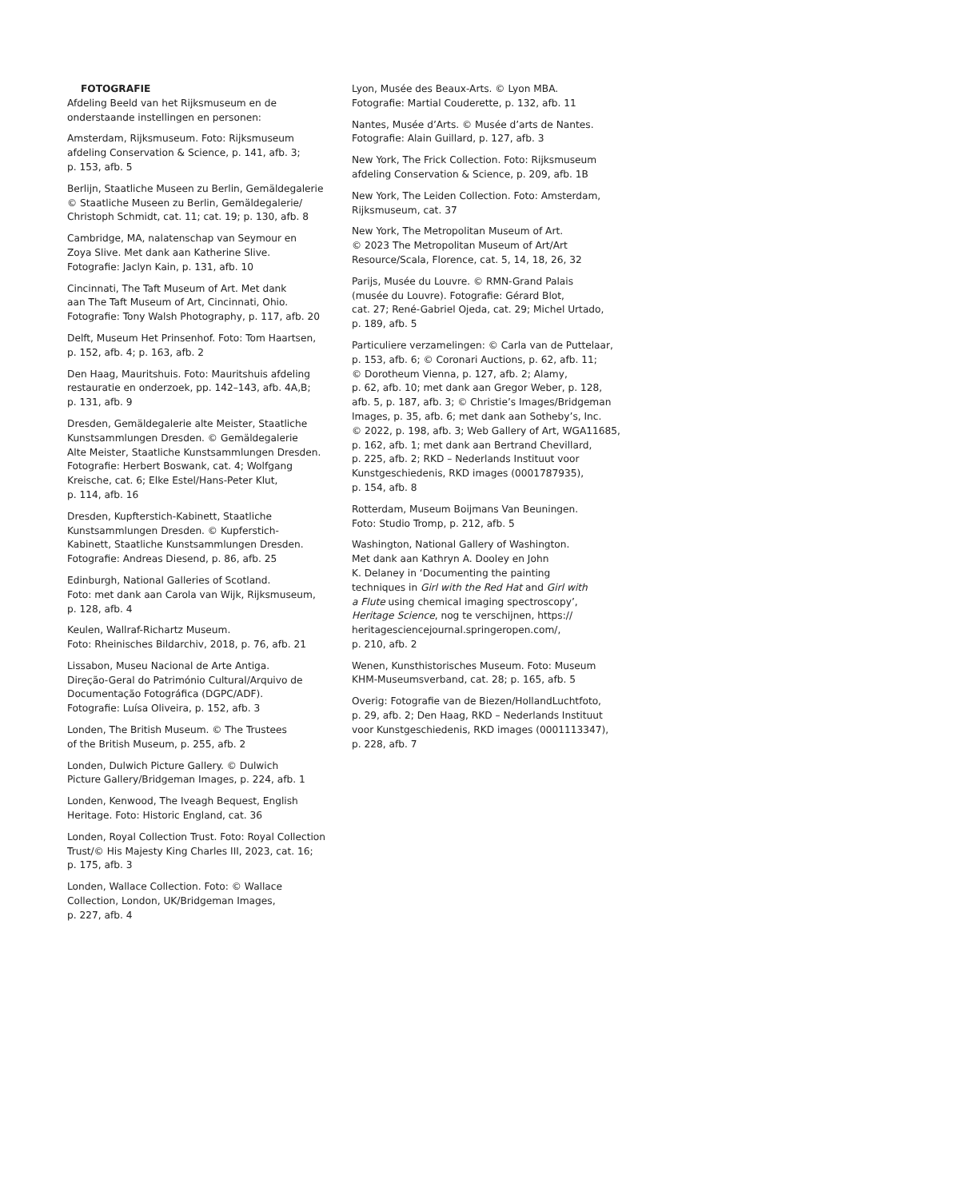FOTOGRAFIE
Afdeling Beeld van het Rijksmuseum en de
onderstaande instellingen en personen:
Amsterdam, Rijksmuseum. Foto: Rijksmuseum
afdeling Conservation & Science, p. 141, afb. 3;
p. 153, afb. 5
Berlijn, Staatliche Museen zu Berlin, Gemäldegalerie
© Staatliche Museen zu Berlin, Gemäldegalerie/
Christoph Schmidt, cat. 11; cat. 19; p. 130, afb. 8
Cambridge, MA, nalatenschap van Seymour en
Zoya Slive. Met dank aan Katherine Slive.
Fotografie: Jaclyn Kain, p. 131, afb. 10
Cincinnati, The Taft Museum of Art. Met dank
aan The Taft Museum of Art, Cincinnati, Ohio.
Fotografie: Tony Walsh Photography, p. 117, afb. 20
Delft, Museum Het Prinsenhof. Foto: Tom Haartsen,
p. 152, afb. 4; p. 163, afb. 2
Den Haag, Mauritshuis. Foto: Mauritshuis afdeling
restauratie en onderzoek, pp. 142–143, afb. 4A,B;
p. 131, afb. 9
Dresden, Gemäldegalerie alte Meister, Staatliche
Kunstsammlungen Dresden. © Gemäldegalerie
Alte Meister, Staatliche Kunstsammlungen Dresden.
Fotografie: Herbert Boswank, cat. 4; Wolfgang
Kreische, cat. 6; Elke Estel/Hans-Peter Klut,
p. 114, afb. 16
Dresden, Kupfterstich-Kabinett, Staatliche
Kunstsammlungen Dresden. © Kupferstich-
Kabinett, Staatliche Kunstsammlungen Dresden.
Fotografie: Andreas Diesend, p. 86, afb. 25
Edinburgh, National Galleries of Scotland.
Foto: met dank aan Carola van Wijk, Rijksmuseum,
p. 128, afb. 4
Keulen, Wallraf-Richartz Museum.
Foto: Rheinisches Bildarchiv, 2018, p. 76, afb. 21
Lissabon, Museu Nacional de Arte Antiga.
Direção-Geral do Património Cultural/Arquivo de
Documentação Fotográfica (DGPC/ADF).
Fotografie: Luísa Oliveira, p. 152, afb. 3
Londen, The British Museum. © The Trustees
of the British Museum, p. 255, afb. 2
Londen, Dulwich Picture Gallery. © Dulwich
Picture Gallery/Bridgeman Images, p. 224, afb. 1
Londen, Kenwood, The Iveagh Bequest, English
Heritage. Foto: Historic England, cat. 36
Londen, Royal Collection Trust. Foto: Royal Collection
Trust/© His Majesty King Charles III, 2023, cat. 16;
p. 175, afb. 3
Londen, Wallace Collection. Foto: © Wallace
Collection, London, UK/Bridgeman Images,
p. 227, afb. 4
Lyon, Musée des Beaux-Arts. © Lyon MBA.
Fotografie: Martial Couderette, p. 132, afb. 11
Nantes, Musée d’Arts. © Musée d’arts de Nantes.
Fotografie: Alain Guillard, p. 127, afb. 3
New York, The Frick Collection. Foto: Rijksmuseum
afdeling Conservation & Science, p. 209, afb. 1B
New York, The Leiden Collection. Foto: Amsterdam,
Rijksmuseum, cat. 37
New York, The Metropolitan Museum of Art.
© 2023 The Metropolitan Museum of Art/Art
Resource/Scala, Florence, cat. 5, 14, 18, 26, 32
Parijs, Musée du Louvre. © RMN-Grand Palais
(musée du Louvre). Fotografie: Gérard Blot,
cat. 27; René-Gabriel Ojeda, cat. 29; Michel Urtado,
p. 189, afb. 5
Particuliere verzamelingen: © Carla van de Puttelaar,
p. 153, afb. 6; © Coronari Auctions, p. 62, afb. 11;
© Dorotheum Vienna, p. 127, afb. 2; Alamy,
p. 62, afb. 10; met dank aan Gregor Weber, p. 128,
afb. 5, p. 187, afb. 3; © Christie’s Images/Bridgeman
Images, p. 35, afb. 6; met dank aan Sotheby’s, Inc.
© 2022, p. 198, afb. 3; Web Gallery of Art, WGA11685,
p. 162, afb. 1; met dank aan Bertrand Chevillard,
p. 225, afb. 2; RKD – Nederlands Instituut voor
Kunstgeschiedenis, RKD images (0001787935),
p. 154, afb. 8
Rotterdam, Museum Boijmans Van Beuningen.
Foto: Studio Tromp, p. 212, afb. 5
Washington, National Gallery of Washington.
Met dank aan Kathryn A. Dooley en John
K. Delaney in ‘Documenting the painting
techniques in Girl with the Red Hat and Girl with
a Flute using chemical imaging spectroscopy’,
Heritage Science, nog te verschijnen, https://
heritagesciencejournal.springeropen.com/,
p. 210, afb. 2
Wenen, Kunsthistorisches Museum. Foto: Museum
KHM-Museumsverband, cat. 28; p. 165, afb. 5
Overig: Fotografie van de Biezen/HollandLuchtfoto,
p. 29, afb. 2; Den Haag, RKD – Nederlands Instituut
voor Kunstgeschiedenis, RKD images (0001113347),
p. 228, afb. 7